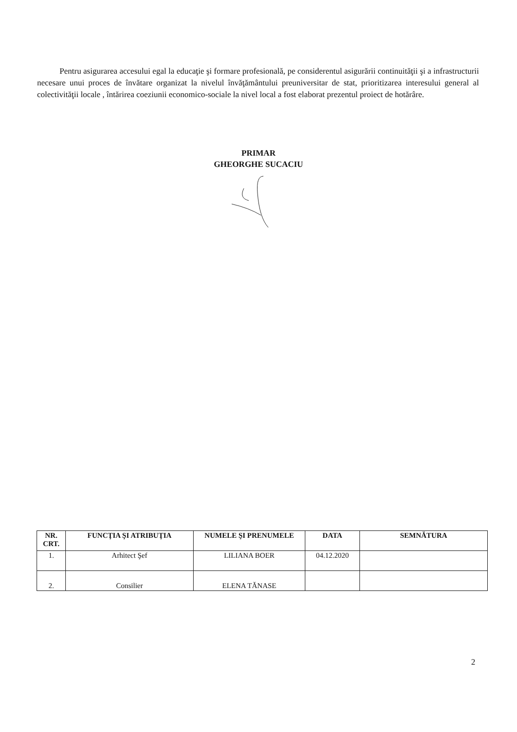Pentru asigurarea accesului egal la educaţie şi formare profesională, pe considerentul asigurării continuităţii şi a infrastructurii necesare unui proces de învătare organizat la nivelul învăţământului preuniversitar de stat, prioritizarea interesului general al colectivităţii locale , întărirea coeziunii economico-sociale la nivel local a fost elaborat prezentul proiect de hotărâre.
PRIMAR
GHEORGHE SUCACIU
| NR. CRT. | FUNCŢIA ŞI ATRIBUŢIA | NUMELE ŞI PRENUMELE | DATA | SEMNĂTURA |
| --- | --- | --- | --- | --- |
| 1. | Arhitect Şef | LILIANA BOER | 04.12.2020 | |
| 2. | Consilier | ELENA TĂNASE | | |
2